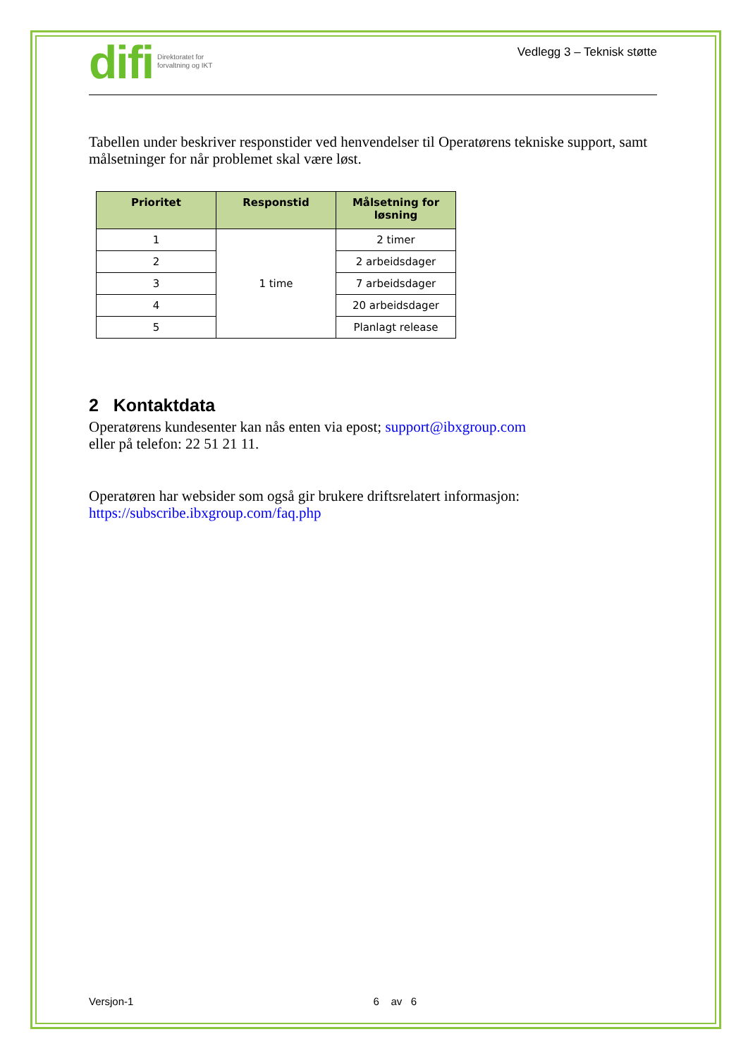difi Direktoratet for
forvaltning og IKT
Vedlegg 3 – Teknisk støtte
Tabellen under beskriver responstider ved henvendelser til Operatørens tekniske support, samt målsetninger for når problemet skal være løst.
| Prioritet | Responstid | Målsetning for løsning |
| --- | --- | --- |
| 1 | 1 time | 2 timer |
| 2 | | 2 arbeidsdager |
| 3 | | 7 arbeidsdager |
| 4 | | 20 arbeidsdager |
| 5 | | Planlagt release |
2 Kontaktdata
Operatørens kundesenter kan nås enten via epost; support@ibxgroup.com
eller på telefon: 22 51 21 11.
Operatøren har websider som også gir brukere driftsrelatert informasjon:
https://subscribe.ibxgroup.com/faq.php
Versjon-1 6 av 6